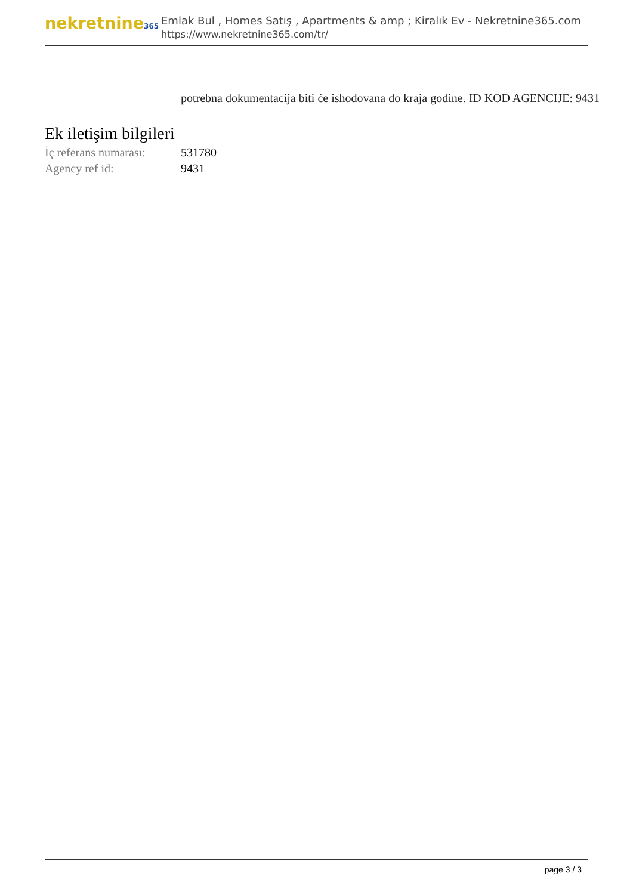nekretnine365
Emlak Bul , Homes Satış , Apartments & amp ; Kiralık Ev - Nekretnine365.com
https://www.nekretnine365.com/tr/
potrebna dokumentacija biti će ishodovana do kraja godine. ID KOD AGENCIJE: 9431
Ek iletişim bilgileri
| İç referans numarası: | 531780 |
| Agency ref id: | 9431 |
page 3 / 3